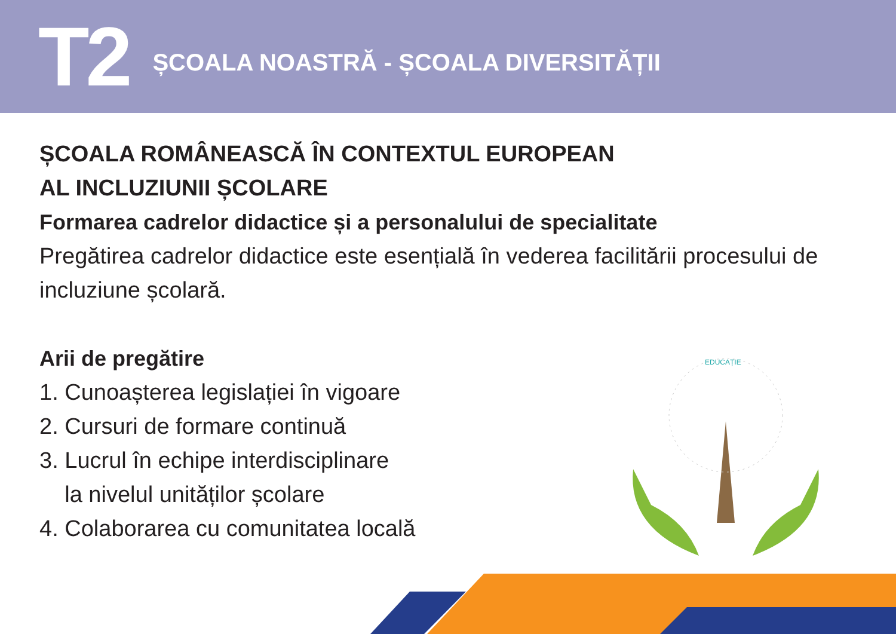T2 ȘCOALA NOASTRĂ - ȘCOALA DIVERSITĂȚII
ȘCOALA ROMÂNEASCĂ ÎN CONTEXTUL EUROPEAN
AL INCLUZIUNII ȘCOLARE
Formarea cadrelor didactice și a personalului de specialitate
Pregătirea cadrelor didactice este esențială în vederea facilitării procesului de incluziune școlară.
Arii de pregătire
1. Cunoașterea legislației în vigoare
2. Cursuri de formare continuă
3. Lucrul în echipe interdisciplinare
la nivelul unităților școlare
4. Colaborarea cu comunitatea locală
EDUCAȚIE